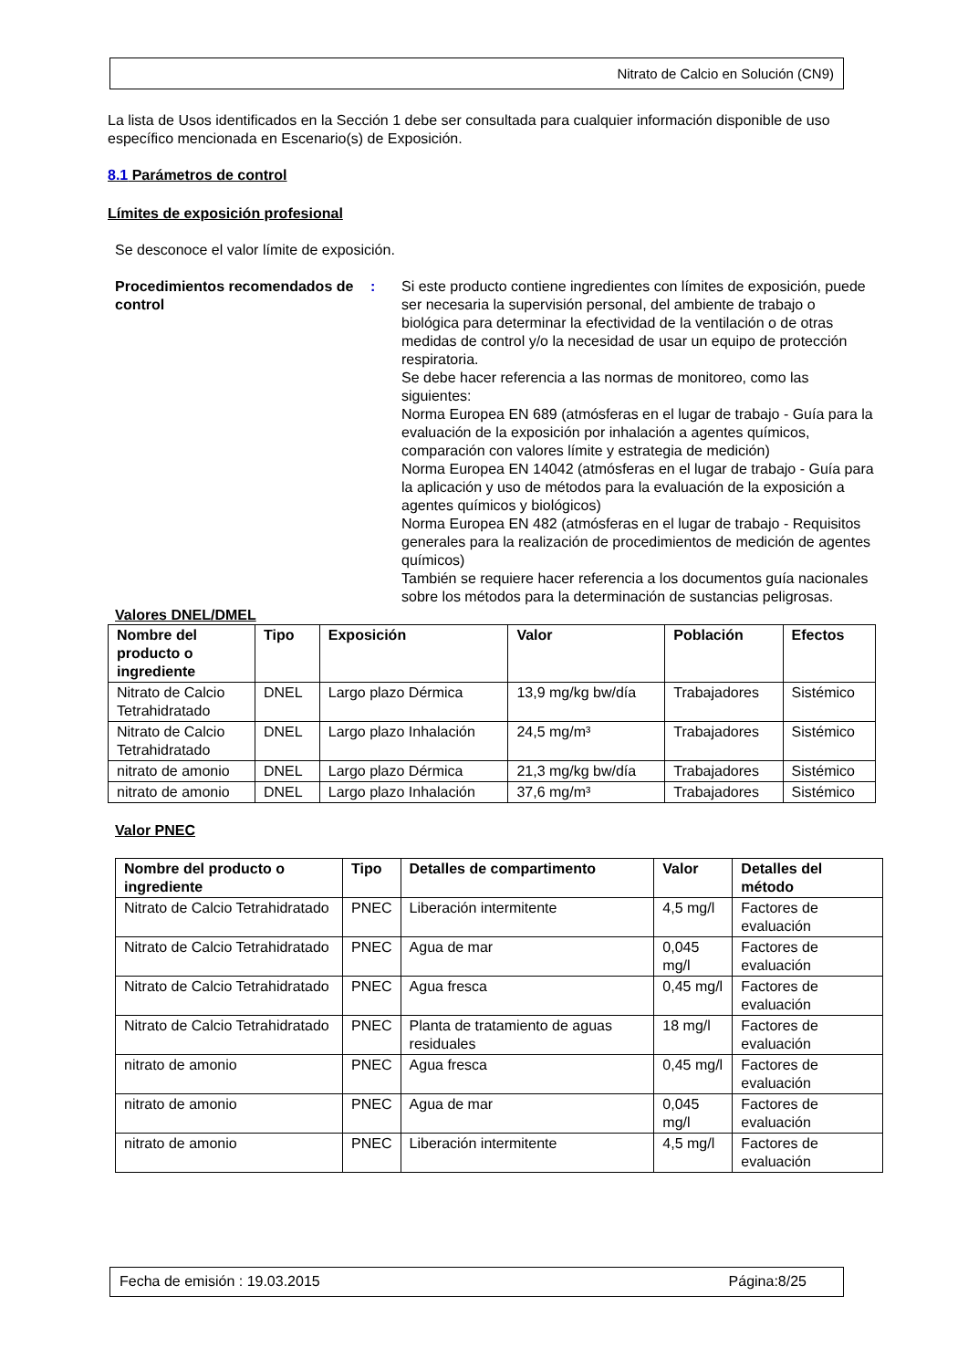Nitrato de Calcio en Solución (CN9)
La lista de Usos identificados en la Sección 1 debe ser consultada para cualquier información disponible de uso específico mencionada en Escenario(s) de Exposición.
8.1 Parámetros de control
Límites de exposición profesional
Se desconoce el valor límite de exposición.
Procedimientos recomendados de control
: Si este producto contiene ingredientes con límites de exposición, puede ser necesaria la supervisión personal, del ambiente de trabajo o biológica para determinar la efectividad de la ventilación o de otras medidas de control y/o la necesidad de usar un equipo de protección respiratoria.
Se debe hacer referencia a las normas de monitoreo, como las siguientes:
Norma Europea EN 689 (atmósferas en el lugar de trabajo - Guía para la evaluación de la exposición por inhalación a agentes químicos, comparación con valores límite y estrategia de medición)
Norma Europea EN 14042 (atmósferas en el lugar de trabajo - Guía para la aplicación y uso de métodos para la evaluación de la exposición a agentes químicos y biológicos)
Norma Europea EN 482 (atmósferas en el lugar de trabajo - Requisitos generales para la realización de procedimientos de medición de agentes químicos)
También se requiere hacer referencia a los documentos guía nacionales sobre los métodos para la determinación de sustancias peligrosas.
Valores DNEL/DMEL
| Nombre del producto o ingrediente | Tipo | Exposición | Valor | Población | Efectos |
| --- | --- | --- | --- | --- | --- |
| Nitrato de Calcio Tetrahidratado | DNEL | Largo plazo Dérmica | 13,9 mg/kg bw/día | Trabajadores | Sistémico |
| Nitrato de Calcio Tetrahidratado | DNEL | Largo plazo Inhalación | 24,5 mg/m³ | Trabajadores | Sistémico |
| nitrato de amonio | DNEL | Largo plazo Dérmica | 21,3 mg/kg bw/día | Trabajadores | Sistémico |
| nitrato de amonio | DNEL | Largo plazo Inhalación | 37,6 mg/m³ | Trabajadores | Sistémico |
Valor PNEC
| Nombre del producto o ingrediente | Tipo | Detalles de compartimento | Valor | Detalles del método |
| --- | --- | --- | --- | --- |
| Nitrato de Calcio Tetrahidratado | PNEC | Liberación intermitente | 4,5 mg/l | Factores de evaluación |
| Nitrato de Calcio Tetrahidratado | PNEC | Agua de mar | 0,045 mg/l | Factores de evaluación |
| Nitrato de Calcio Tetrahidratado | PNEC | Agua fresca | 0,45 mg/l | Factores de evaluación |
| Nitrato de Calcio Tetrahidratado | PNEC | Planta de tratamiento de aguas residuales | 18 mg/l | Factores de evaluación |
| nitrato de amonio | PNEC | Agua fresca | 0,45 mg/l | Factores de evaluación |
| nitrato de amonio | PNEC | Agua de mar | 0,045 mg/l | Factores de evaluación |
| nitrato de amonio | PNEC | Liberación intermitente | 4,5 mg/l | Factores de evaluación |
Fecha de emisión : 19.03.2015 Página:8/25